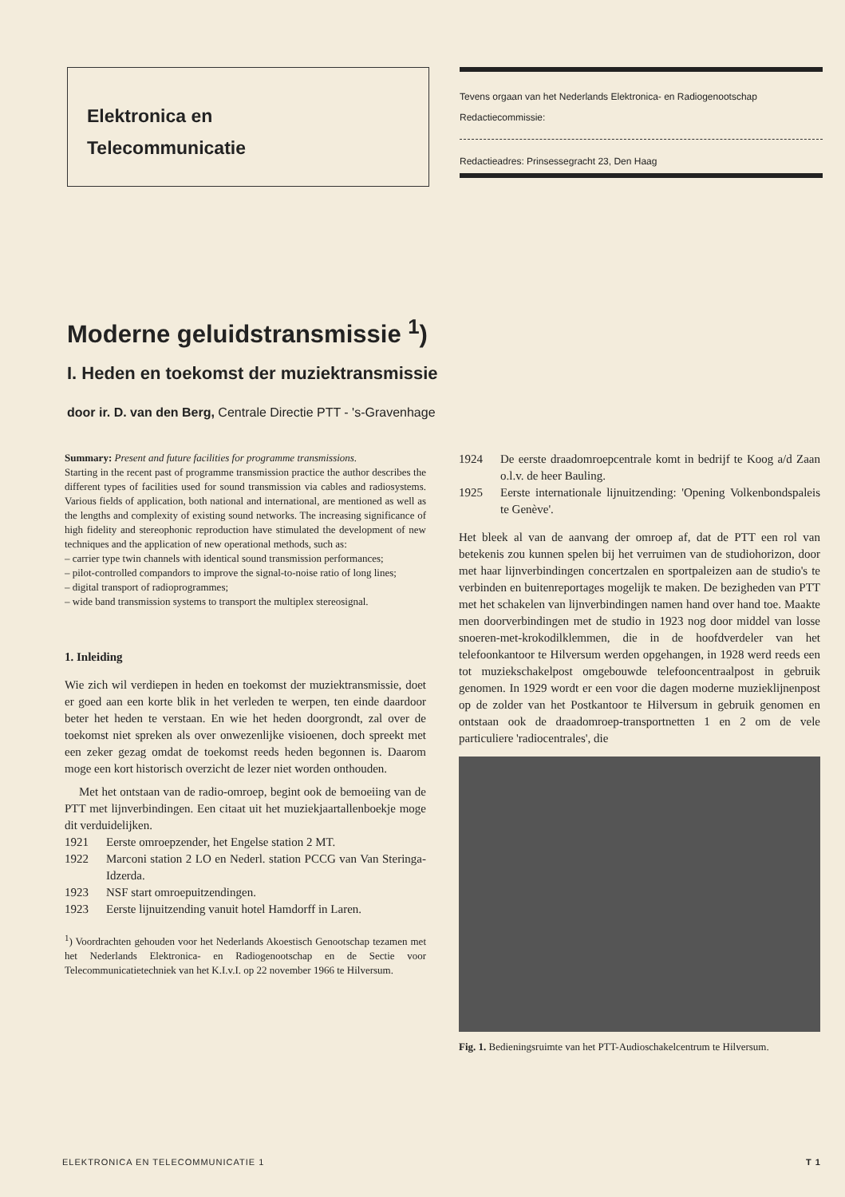Elektronica en
Telecommunicatie
Tevens orgaan van het Nederlands Elektronica- en Radiogenootschap
Redactiecommissie:
Redactieadres: Prinsessegracht 23, Den Haag
Moderne geluidstransmissie <sup>1</sup>)
I. Heden en toekomst der muziektransmissie
door ir. D. van den Berg, Centrale Directie PTT - 's-Gravenhage
Summary: Present and future facilities for programme transmissions.
Starting in the recent past of programme transmission practice the author describes the different types of facilities used for sound transmission via cables and radiosystems. Various fields of application, both national and international, are mentioned as well as the lengths and complexity of existing sound networks. The increasing significance of high fidelity and stereophonic reproduction have stimulated the development of new techniques and the application of new operational methods, such as:
– carrier type twin channels with identical sound transmission performances;
– pilot-controlled compandors to improve the signal-to-noise ratio of long lines;
– digital transport of radioprogrammes;
– wide band transmission systems to transport the multiplex stereosignal.
1. Inleiding
Wie zich wil verdiepen in heden en toekomst der muziektransmissie, doet er goed aan een korte blik in het verleden te werpen, ten einde daardoor beter het heden te verstaan. En wie het heden doorgrondt, zal over de toekomst niet spreken als over onwezenlijke visioenen, doch spreekt met een zeker gezag omdat de toekomst reeds heden begonnen is. Daarom moge een kort historisch overzicht de lezer niet worden onthouden.
Met het ontstaan van de radio-omroep, begint ook de bemoeiing van de PTT met lijnverbindingen. Een citaat uit het muziekjaartallenboekje moge dit verduidelijken.
1921 Eerste omroepzender, het Engelse station 2 MT.
1922 Marconi station 2 LO en Nederl. station PCCG van Van Steringa-Idzerda.
1923 NSF start omroepuitzendingen.
1923 Eerste lijnuitzending vanuit hotel Hamdorff in Laren.
<sup>1</sup>) Voordrachten gehouden voor het Nederlands Akoestisch Genootschap tezamen met het Nederlands Elektronica- en Radiogenootschap en de Sectie voor Telecommunicatietechniek van het K.I.v.I. op 22 november 1966 te Hilversum.
1924 De eerste draadomroepcentrale komt in bedrijf te Koog a/d Zaan o.l.v. de heer Bauling.
1925 Eerste internationale lijnuitzending: 'Opening Volkenbondspaleis te Genève'.
Het bleek al van de aanvang der omroep af, dat de PTT een rol van betekenis zou kunnen spelen bij het verruimen van de studiohorizon, door met haar lijnverbindingen concertzalen en sportpaleizen aan de studio's te verbinden en buitenreportages mogelijk te maken. De bezigheden van PTT met het schakelen van lijnverbindingen namen hand over hand toe. Maakte men doorverbindingen met de studio in 1923 nog door middel van losse snoeren-met-krokodilklemmen, die in de hoofdverdeler van het telefoonkantoor te Hilversum werden opgehangen, in 1928 werd reeds een tot muziekschakelpost omgebouwde telefooncentraalpost in gebruik genomen. In 1929 wordt er een voor die dagen moderne muzieklijnenpost op de zolder van het Postkantoor te Hilversum in gebruik genomen en ontstaan ook de draadomroep-transportnetten 1 en 2 om de vele particuliere 'radiocentrales', die
Fig. 1. Bedieningsruimte van het PTT-Audioschakelcentrum te Hilversum.
ELEKTRONICA EN TELECOMMUNICATIE 1 T 1